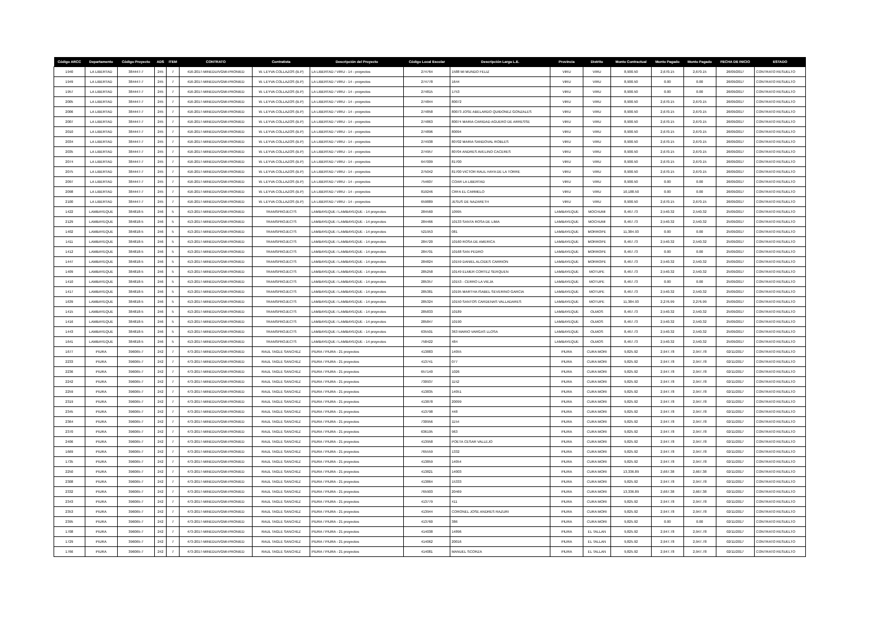| Código ARCC | Departamento | Código Proyecto | ADS | ITEM | CONTRATO | Contratista | Descripción del Proyecto | Código Local Escolar | Descripción Larga L.E. | Provincia | Distrito | Monto Contractual | Monto Pagado | Monto Pagado | FECHA DE INICIO | ESTADO |
| --- | --- | --- | --- | --- | --- | --- | --- | --- | --- | --- | --- | --- | --- | --- | --- | --- |
| 1940 | LA LIBERTAD | 384447-7 | 245 | 7 | 416-2017-MINEDU/VGMI-PRONIED | W. LEYVA COLLAZOS (B.P) | LA LIBERTAD / VIRU - 14 - proyectos | 274764 | 1588 MI MUNDO FELIZ | VIRU | VIRU | 8,900.50 | 2,670.15 | 2,670.15 | 26/09/2017 | CONTRATO RESUELTO |
| 1949 | LA LIBERTAD | 384447-7 | 245 | 7 | 416-2017-MINEDU/VGMI-PRONIED | W. LEYVA COLLAZOS (B.P) | LA LIBERTAD / VIRU - 14 - proyectos | 274778 | 1644 | VIRU | VIRU | 8,900.50 | 0.00 | 0.00 | 26/09/2017 | CONTRATO RESUELTO |
| 1957 | LA LIBERTAD | 384447-7 | 245 | 7 | 416-2017-MINEDU/VGMI-PRONIED | W. LEYVA COLLAZOS (B.P) | LA LIBERTAD / VIRU - 14 - proyectos | 274815 | 1753 | VIRU | VIRU | 8,900.50 | 0.00 | 0.00 | 26/09/2017 | CONTRATO RESUELTO |
| 2005 | LA LIBERTAD | 384447-7 | 245 | 7 | 416-2017-MINEDU/VGMI-PRONIED | W. LEYVA COLLAZOS (B.P) | LA LIBERTAD / VIRU - 14 - proyectos | 274844 | 80072 | VIRU | VIRU | 8,900.50 | 2,670.15 | 2,670.15 | 26/09/2017 | CONTRATO RESUELTO |
| 2006 | LA LIBERTAD | 384447-7 | 245 | 7 | 416-2017-MINEDU/VGMI-PRONIED | W. LEYVA COLLAZOS (B.P) | LA LIBERTAD / VIRU - 14 - proyectos | 274858 | 80073 JOSE ABELARDO QUIÐONEZ GONZALES | VIRU | VIRU | 8,900.50 | 2,670.15 | 2,670.15 | 26/09/2017 | CONTRATO RESUELTO |
| 2007 | LA LIBERTAD | 384447-7 | 245 | 7 | 416-2017-MINEDU/VGMI-PRONIED | W. LEYVA COLLAZOS (B.P) | LA LIBERTAD / VIRU - 14 - proyectos | 274863 | 80074 MARIA CARIDAD AGUERO DE ARRESSE | VIRU | VIRU | 8,900.50 | 2,670.15 | 2,670.15 | 26/09/2017 | CONTRATO RESUELTO |
| 2010 | LA LIBERTAD | 384447-7 | 245 | 7 | 416-2017-MINEDU/VGMI-PRONIED | W. LEYVA COLLAZOS (B.P) | LA LIBERTAD / VIRU - 14 - proyectos | 274896 | 80094 | VIRU | VIRU | 8,900.50 | 2,670.15 | 2,670.15 | 26/09/2017 | CONTRATO RESUELTO |
| 2034 | LA LIBERTAD | 384447-7 | 245 | 7 | 416-2017-MINEDU/VGMI-PRONIED | W. LEYVA COLLAZOS (B.P) | LA LIBERTAD / VIRU - 14 - proyectos | 274938 | 80702 MARIA SANDOVAL ROBLES | VIRU | VIRU | 8,900.50 | 2,670.15 | 2,670.15 | 26/09/2017 | CONTRATO RESUELTO |
| 2035 | LA LIBERTAD | 384447-7 | 245 | 7 | 416-2017-MINEDU/VGMI-PRONIED | W. LEYVA COLLAZOS (B.P) | LA LIBERTAD / VIRU - 14 - proyectos | 274957 | 80704 ANDRES AVELINO CACERES | VIRU | VIRU | 8,900.50 | 2,670.15 | 2,670.15 | 26/09/2017 | CONTRATO RESUELTO |
| 2074 | LA LIBERTAD | 384447-7 | 245 | 7 | 416-2017-MINEDU/VGMI-PRONIED | W. LEYVA COLLAZOS (B.P) | LA LIBERTAD / VIRU - 14 - proyectos | 647009 | 81700 | VIRU | VIRU | 8,900.50 | 2,670.15 | 2,670.15 | 26/09/2017 | CONTRATO RESUELTO |
| 2075 | LA LIBERTAD | 384447-7 | 245 | 7 | 416-2017-MINEDU/VGMI-PRONIED | W. LEYVA COLLAZOS (B.P) | LA LIBERTAD / VIRU - 14 - proyectos | 275042 | 81700 VICTOR RAUL HAYA DE LA TORRE | VIRU | VIRU | 8,900.50 | 2,670.15 | 2,670.15 | 26/09/2017 | CONTRATO RESUELTO |
| 2097 | LA LIBERTAD | 384447-7 | 245 | 7 | 416-2017-MINEDU/VGMI-PRONIED | W. LEYVA COLLAZOS (B.P) | LA LIBERTAD / VIRU - 14 - proyectos | 754607 | COAR LA LIBERTAD | VIRU | VIRU | 8,900.50 | 0.00 | 0.00 | 26/09/2017 | CONTRATO RESUELTO |
| 2098 | LA LIBERTAD | 384447-7 | 245 | 7 | 416-2017-MINEDU/VGMI-PRONIED | W. LEYVA COLLAZOS (B.P) | LA LIBERTAD / VIRU - 14 - proyectos | 819246 | CRFA EL CARMELO | VIRU | VIRU | 10,188.50 | 0.00 | 0.00 | 26/09/2017 | CONTRATO RESUELTO |
| 2100 | LA LIBERTAD | 384447-7 | 245 | 7 | 416-2017-MINEDU/VGMI-PRONIED | W. LEYVA COLLAZOS (B.P) | LA LIBERTAD / VIRU - 14 - proyectos | 659889 | JESUS DE NAZARETH | VIRU | VIRU | 8,900.50 | 2,670.15 | 2,670.15 | 26/09/2017 | CONTRATO RESUELTO |
| 1422 | LAMBAYEQUE | 384818-5 | 246 | 5 | 413-2017-MINEDU/VGMI-PRONIED | TRANSPROJECTS | LAMBAYEQUE / LAMBAYEQUE - 14 proyectos | 284560 | 10995 | LAMBAYEQUE | MOCHUMI | 8,467.73 | 2,540.32 | 2,540.32 | 25/09/2017 | CONTRATO RESUELTO |
| 2129 | LAMBAYEQUE | 384818-5 | 246 | 5 | 413-2017-MINEDU/VGMI-PRONIED | TRANSPROJECTS | LAMBAYEQUE / LAMBAYEQUE - 14 proyectos | 284466 | 10133 SANTA ROSA DE LIMA | LAMBAYEQUE | MOCHUMI | 8,467.73 | 2,540.32 | 2,540.32 | 25/09/2017 | CONTRATO RESUELTO |
| 1402 | LAMBAYEQUE | 384818-5 | 246 | 5 | 413-2017-MINEDU/VGMI-PRONIED | TRANSPROJECTS | LAMBAYEQUE / LAMBAYEQUE - 14 proyectos | 521953 | 081 | LAMBAYEQUE | MORROPE | 11,384.93 | 0.00 | 0.00 | 25/09/2017 | CONTRATO RESUELTO |
| 1411 | LAMBAYEQUE | 384818-5 | 246 | 5 | 413-2017-MINEDU/VGMI-PRONIED | TRANSPROJECTS | LAMBAYEQUE / LAMBAYEQUE - 14 proyectos | 284720 | 10160 ROSA DE AMERICA | LAMBAYEQUE | MORROPE | 8,467.73 | 2,540.32 | 2,540.32 | 25/09/2017 | CONTRATO RESUELTO |
| 1412 | LAMBAYEQUE | 384818-5 | 246 | 5 | 413-2017-MINEDU/VGMI-PRONIED | TRANSPROJECTS | LAMBAYEQUE / LAMBAYEQUE - 14 proyectos | 284701 | 10168 SAN PEDRO | LAMBAYEQUE | MORROPE | 8,467.73 | 0.00 | 0.00 | 25/09/2017 | CONTRATO RESUELTO |
| 1447 | LAMBAYEQUE | 384818-5 | 246 | 5 | 413-2017-MINEDU/VGMI-PRONIED | TRANSPROJECTS | LAMBAYEQUE / LAMBAYEQUE - 14 proyectos | 284824 | 10159 DANIEL ALCIDES CARRION | LAMBAYEQUE | MORROPE | 8,467.73 | 2,540.32 | 2,540.32 | 25/09/2017 | CONTRATO RESUELTO |
| 1409 | LAMBAYEQUE | 384818-5 | 246 | 5 | 413-2017-MINEDU/VGMI-PRONIED | TRANSPROJECTS | LAMBAYEQUE / LAMBAYEQUE - 14 proyectos | 285258 | 10149 ELMER CORTEZ SERQUEN | LAMBAYEQUE | MOTUPE | 8,467.73 | 2,540.32 | 2,540.32 | 25/09/2017 | CONTRATO RESUELTO |
| 1410 | LAMBAYEQUE | 384818-5 | 246 | 5 | 413-2017-MINEDU/VGMI-PRONIED | TRANSPROJECTS | LAMBAYEQUE / LAMBAYEQUE - 14 proyectos | 285357 | 10153 - CERRO LA VIEJA | LAMBAYEQUE | MOTUPE | 8,467.73 | 0.00 | 0.00 | 25/09/2017 | CONTRATO RESUELTO |
| 1417 | LAMBAYEQUE | 384818-5 | 246 | 5 | 413-2017-MINEDU/VGMI-PRONIED | TRANSPROJECTS | LAMBAYEQUE / LAMBAYEQUE - 14 proyectos | 285381 | 10195 MARTHA ISABEL SEVERINO GARCIA | LAMBAYEQUE | MOTUPE | 8,467.73 | 2,540.32 | 2,540.32 | 25/09/2017 | CONTRATO RESUELTO |
| 1639 | LAMBAYEQUE | 384818-5 | 246 | 5 | 413-2017-MINEDU/VGMI-PRONIED | TRANSPROJECTS | LAMBAYEQUE / LAMBAYEQUE - 14 proyectos | 285324 | 10150 SANTOS CARDENAS VALLADARES | LAMBAYEQUE | MOTUPE | 11,384.93 | 2,276.99 | 2,276.99 | 25/09/2017 | CONTRATO RESUELTO |
| 1415 | LAMBAYEQUE | 384818-5 | 246 | 5 | 413-2017-MINEDU/VGMI-PRONIED | TRANSPROJECTS | LAMBAYEQUE / LAMBAYEQUE - 14 proyectos | 285833 | 10189 | LAMBAYEQUE | OLMOS | 8,467.73 | 2,540.32 | 2,540.32 | 25/09/2017 | CONTRATO RESUELTO |
| 1416 | LAMBAYEQUE | 384818-5 | 246 | 5 | 413-2017-MINEDU/VGMI-PRONIED | TRANSPROJECTS | LAMBAYEQUE / LAMBAYEQUE - 14 proyectos | 285847 | 10190 | LAMBAYEQUE | OLMOS | 8,467.73 | 2,540.32 | 2,540.32 | 25/09/2017 | CONTRATO RESUELTO |
| 1443 | LAMBAYEQUE | 384818-5 | 246 | 5 | 413-2017-MINEDU/VGMI-PRONIED | TRANSPROJECTS | LAMBAYEQUE / LAMBAYEQUE - 14 proyectos | 635501 | 363 MARIO VARGAS LLOSA | LAMBAYEQUE | OLMOS | 8,467.73 | 2,540.32 | 2,540.32 | 25/09/2017 | CONTRATO RESUELTO |
| 1641 | LAMBAYEQUE | 384818-5 | 246 | 5 | 413-2017-MINEDU/VGMI-PRONIED | TRANSPROJECTS | LAMBAYEQUE / LAMBAYEQUE - 14 proyectos | 758422 | 484 | LAMBAYEQUE | OLMOS | 8,467.73 | 2,540.32 | 2,540.32 | 25/09/2017 | CONTRATO RESUELTO |
| 1677 | PIURA | 396065-7 | 242 | 7 | 473-2017-MINEDU/VGMI-PRONIED | RAUL TAGLE SANCHEZ | PIURA / PIURA - 21 proyectos | 413883 | 14055 | PIURA | CURA MORI | 9,825.92 | 2,947.78 | 2,947.78 | 02/11/2017 | CONTRATO RESUELTO |
| 2233 | PIURA | 396065-7 | 242 | 7 | 473-2017-MINEDU/VGMI-PRONIED | RAUL TAGLE SANCHEZ | PIURA / PIURA - 21 proyectos | 413741 | 077 | PIURA | CURA MORI | 9,825.92 | 2,947.78 | 2,947.78 | 02/11/2017 | CONTRATO RESUELTO |
| 2236 | PIURA | 396065-7 | 242 | 7 | 473-2017-MINEDU/VGMI-PRONIED | RAUL TAGLE SANCHEZ | PIURA / PIURA - 21 proyectos | 657140 | 1026 | PIURA | CURA MORI | 9,825.92 | 2,947.78 | 2,947.78 | 02/11/2017 | CONTRATO RESUELTO |
| 2242 | PIURA | 396065-7 | 242 | 7 | 473-2017-MINEDU/VGMI-PRONIED | RAUL TAGLE SANCHEZ | PIURA / PIURA - 21 proyectos | 730937 | 1152 | PIURA | CURA MORI | 9,825.92 | 2,947.78 | 2,947.78 | 02/11/2017 | CONTRATO RESUELTO |
| 2259 | PIURA | 396065-7 | 242 | 7 | 473-2017-MINEDU/VGMI-PRONIED | RAUL TAGLE SANCHEZ | PIURA / PIURA - 21 proyectos | 413835 | 14051 | PIURA | CURA MORI | 9,825.92 | 2,947.78 | 2,947.78 | 02/11/2017 | CONTRATO RESUELTO |
| 2319 | PIURA | 396065-7 | 242 | 7 | 473-2017-MINEDU/VGMI-PRONIED | RAUL TAGLE SANCHEZ | PIURA / PIURA - 21 proyectos | 413878 | 20099 | PIURA | CURA MORI | 9,825.92 | 2,947.78 | 2,947.78 | 02/11/2017 | CONTRATO RESUELTO |
| 2345 | PIURA | 396065-7 | 242 | 7 | 473-2017-MINEDU/VGMI-PRONIED | RAUL TAGLE SANCHEZ | PIURA / PIURA - 21 proyectos | 413798 | 448 | PIURA | CURA MORI | 9,825.92 | 2,947.78 | 2,947.78 | 02/11/2017 | CONTRATO RESUELTO |
| 2364 | PIURA | 396065-7 | 242 | 7 | 473-2017-MINEDU/VGMI-PRONIED | RAUL TAGLE SANCHEZ | PIURA / PIURA - 21 proyectos | 730956 | 1154 | PIURA | CURA MORI | 9,825.92 | 2,947.78 | 2,947.78 | 02/11/2017 | CONTRATO RESUELTO |
| 2370 | PIURA | 396065-7 | 242 | 7 | 473-2017-MINEDU/VGMI-PRONIED | RAUL TAGLE SANCHEZ | PIURA / PIURA - 21 proyectos | 636195 | 963 | PIURA | CURA MORI | 9,825.92 | 2,947.78 | 2,947.78 | 02/11/2017 | CONTRATO RESUELTO |
| 2406 | PIURA | 396065-7 | 242 | 7 | 473-2017-MINEDU/VGMI-PRONIED | RAUL TAGLE SANCHEZ | PIURA / PIURA - 21 proyectos | 413958 | POETA CESAR VALLEJO | PIURA | CURA MORI | 9,825.92 | 2,947.78 | 2,947.78 | 02/11/2017 | CONTRATO RESUELTO |
| 1669 | PIURA | 396065-7 | 242 | 7 | 473-2017-MINEDU/VGMI-PRONIED | RAUL TAGLE SANCHEZ | PIURA / PIURA - 21 proyectos | 765559 | 1332 | PIURA | CURA MORI | 9,825.92 | 2,947.78 | 2,947.78 | 02/11/2017 | CONTRATO RESUELTO |
| 1735 | PIURA | 396065-7 | 242 | 7 | 473-2017-MINEDU/VGMI-PRONIED | RAUL TAGLE SANCHEZ | PIURA / PIURA - 21 proyectos | 413859 | 14054 | PIURA | CURA MORI | 9,825.92 | 2,947.78 | 2,947.78 | 02/11/2017 | CONTRATO RESUELTO |
| 2250 | PIURA | 396065-7 | 242 | 7 | 473-2017-MINEDU/VGMI-PRONIED | RAUL TAGLE SANCHEZ | PIURA / PIURA - 21 proyectos | 413821 | 14003 | PIURA | CURA MORI | 13,336.89 | 2,667.38 | 2,667.38 | 02/11/2017 | CONTRATO RESUELTO |
| 2308 | PIURA | 396065-7 | 242 | 7 | 473-2017-MINEDU/VGMI-PRONIED | RAUL TAGLE SANCHEZ | PIURA / PIURA - 21 proyectos | 413864 | 15333 | PIURA | CURA MORI | 9,825.92 | 2,947.78 | 2,947.78 | 02/11/2017 | CONTRATO RESUELTO |
| 2332 | PIURA | 396065-7 | 242 | 7 | 473-2017-MINEDU/VGMI-PRONIED | RAUL TAGLE SANCHEZ | PIURA / PIURA - 21 proyectos | 765903 | 20469 | PIURA | CURA MORI | 13,336.89 | 2,667.38 | 2,667.38 | 02/11/2017 | CONTRATO RESUELTO |
| 2343 | PIURA | 396065-7 | 242 | 7 | 473-2017-MINEDU/VGMI-PRONIED | RAUL TAGLE SANCHEZ | PIURA / PIURA - 21 proyectos | 413779 | 411 | PIURA | CURA MORI | 9,825.92 | 2,947.78 | 2,947.78 | 02/11/2017 | CONTRATO RESUELTO |
| 2353 | PIURA | 396065-7 | 242 | 7 | 473-2017-MINEDU/VGMI-PRONIED | RAUL TAGLE SANCHEZ | PIURA / PIURA - 21 proyectos | 413944 | CORONEL JOSE ANDRES RAZURI | PIURA | CURA MORI | 9,825.92 | 2,947.78 | 2,947.78 | 02/11/2017 | CONTRATO RESUELTO |
| 2395 | PIURA | 396065-7 | 242 | 7 | 473-2017-MINEDU/VGMI-PRONIED | RAUL TAGLE SANCHEZ | PIURA / PIURA - 21 proyectos | 413760 | 386 | PIURA | CURA MORI | 9,825.92 | 0.00 | 0.00 | 02/11/2017 | CONTRATO RESUELTO |
| 1708 | PIURA | 396065-7 | 242 | 7 | 473-2017-MINEDU/VGMI-PRONIED | RAUL TAGLE SANCHEZ | PIURA / PIURA - 21 proyectos | 414038 | 14896 | PIURA | EL TALLAN | 9,825.92 | 2,947.78 | 2,947.78 | 02/11/2017 | CONTRATO RESUELTO |
| 1729 | PIURA | 396065-7 | 242 | 7 | 473-2017-MINEDU/VGMI-PRONIED | RAUL TAGLE SANCHEZ | PIURA / PIURA - 21 proyectos | 414062 | 20016 | PIURA | EL TALLAN | 9,825.92 | 2,947.78 | 2,947.78 | 02/11/2017 | CONTRATO RESUELTO |
| 1766 | PIURA | 396065-7 | 242 | 7 | 473-2017-MINEDU/VGMI-PRONIED | RAUL TAGLE SANCHEZ | PIURA / PIURA - 21 proyectos | 414081 | MANUEL SCORZA | PIURA | EL TALLAN | 9,825.92 | 2,947.78 | 2,947.78 | 02/11/2017 | CONTRATO RESUELTO |